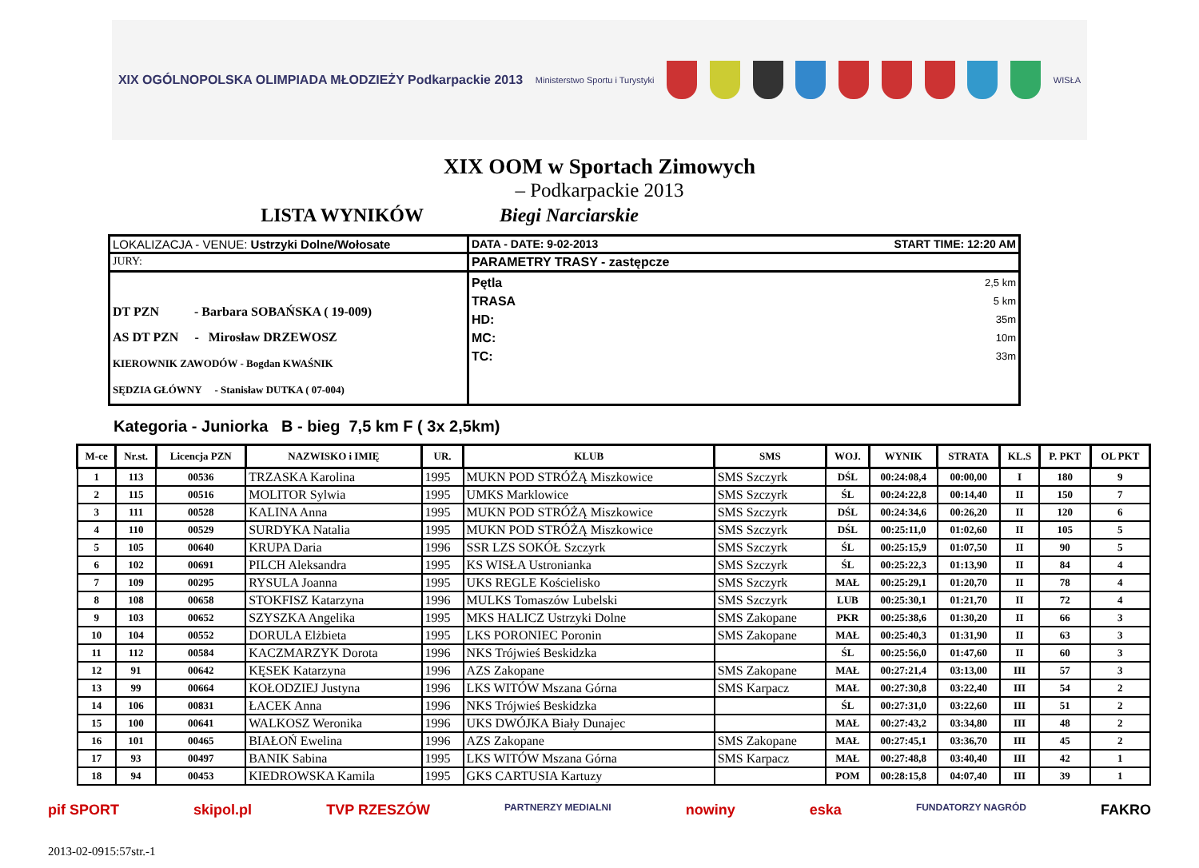XIX OGÓLNOPOLSKA OLIMPIADA MŁODZIEŻY Podkarpackie 2013
Ministerstwo Sportu i Turystyki
WISŁA
XIX OOM w Sportach Zimowych
– Podkarpackie 2013
LISTA WYNIKÓW Biegi Narciarskie
| LOKALIZACJA - VENUE: Ustrzyki Dolne/Wołosate | DATA - DATE: 9-02-2013 START TIME: 12:20 AM |
| JURY: | PARAMETRY TRASY - zastępcze |
| DT PZN - Barbara SOBAŃSKA ( 19-009) AS DT PZN - Mirosław DRZEWOSZ KIEROWNIK ZAWODÓW - Bogdan KWAŚNIK SĘDZIA GŁÓWNY - Stanisław DUTKA ( 07-004) | Pętla 2,5 km TRASA 5 km HD: 35m MC: 10m TC: 33m |
Kategoria - Juniorka B - bieg 7,5 km F ( 3x 2,5km)
| M-ce | Nr.st. | Licencja PZN | NAZWISKO i IMIĘ | UR. | KLUB | SMS | WOJ. | WYNIK | STRATA | KL.S | P. PKT | OL PKT |
| --- | --- | --- | --- | --- | --- | --- | --- | --- | --- | --- | --- | --- |
| 1 | 113 | 00536 | TRZASKA Karolina | 1995 | MUKN POD STRÓŻĄ Miszkowice | SMS Szczyrk | DŚL | 00:24:08,4 | 00:00,00 | I | 180 | 9 |
| 2 | 115 | 00516 | MOLITOR Sylwia | 1995 | UMKS Marklowice | SMS Szczyrk | ŚL | 00:24:22,8 | 00:14,40 | II | 150 | 7 |
| 3 | 111 | 00528 | KALINA Anna | 1995 | MUKN POD STRÓŻĄ Miszkowice | SMS Szczyrk | DŚL | 00:24:34,6 | 00:26,20 | II | 120 | 6 |
| 4 | 110 | 00529 | SURDYKA Natalia | 1995 | MUKN POD STRÓŻĄ Miszkowice | SMS Szczyrk | DŚL | 00:25:11,0 | 01:02,60 | II | 105 | 5 |
| 5 | 105 | 00640 | KRUPA Daria | 1996 | SSR LZS SOKÓŁ Szczyrk | SMS Szczyrk | ŚL | 00:25:15,9 | 01:07,50 | II | 90 | 5 |
| 6 | 102 | 00691 | PILCH Aleksandra | 1995 | KS WISŁA Ustronianka | SMS Szczyrk | ŚL | 00:25:22,3 | 01:13,90 | II | 84 | 4 |
| 7 | 109 | 00295 | RYSULA Joanna | 1995 | UKS REGLE Kościelisko | SMS Szczyrk | MAŁ | 00:25:29,1 | 01:20,70 | II | 78 | 4 |
| 8 | 108 | 00658 | STOKFISZ Katarzyna | 1996 | MULKS Tomaszów Lubelski | SMS Szczyrk | LUB | 00:25:30,1 | 01:21,70 | II | 72 | 4 |
| 9 | 103 | 00652 | SZYSZKA Angelika | 1995 | MKS HALICZ Ustrzyki Dolne | SMS Zakopane | PKR | 00:25:38,6 | 01:30,20 | II | 66 | 3 |
| 10 | 104 | 00552 | DORULA Elżbieta | 1995 | LKS PORONIEC Poronin | SMS Zakopane | MAŁ | 00:25:40,3 | 01:31,90 | II | 63 | 3 |
| 11 | 112 | 00584 | KACZMARZYK Dorota | 1996 | NKS Trójwieś Beskidzka | | ŚL | 00:25:56,0 | 01:47,60 | II | 60 | 3 |
| 12 | 91 | 00642 | KĘSEK Katarzyna | 1996 | AZS Zakopane | SMS Zakopane | MAŁ | 00:27:21,4 | 03:13,00 | III | 57 | 3 |
| 13 | 99 | 00664 | KOŁODZIEJ Justyna | 1996 | LKS WITÓW Mszana Górna | SMS Karpacz | MAŁ | 00:27:30,8 | 03:22,40 | III | 54 | 2 |
| 14 | 106 | 00831 | ŁACEK Anna | 1996 | NKS Trójwieś Beskidzka | | ŚL | 00:27:31,0 | 03:22,60 | III | 51 | 2 |
| 15 | 100 | 00641 | WALKOSZ Weronika | 1996 | UKS DWÓJKA Biały Dunajec | | MAŁ | 00:27:43,2 | 03:34,80 | III | 48 | 2 |
| 16 | 101 | 00465 | BIAŁOŃ Ewelina | 1996 | AZS Zakopane | SMS Zakopane | MAŁ | 00:27:45,1 | 03:36,70 | III | 45 | 2 |
| 17 | 93 | 00497 | BANIK Sabina | 1995 | LKS WITÓW Mszana Górna | SMS Karpacz | MAŁ | 00:27:48,8 | 03:40,40 | III | 42 | 1 |
| 18 | 94 | 00453 | KIEDROWSKA Kamila | 1995 | GKS CARTUSIA Kartuzy | | POM | 00:28:15,8 | 04:07,40 | III | 39 | 1 |
pif SPORT skipol.pl TVP RZESZÓW PARTNERZY MEDIALNI nowiny eska FUNDATORZY NAGRÓD FAKRO
2013-02-0915:57str.-1